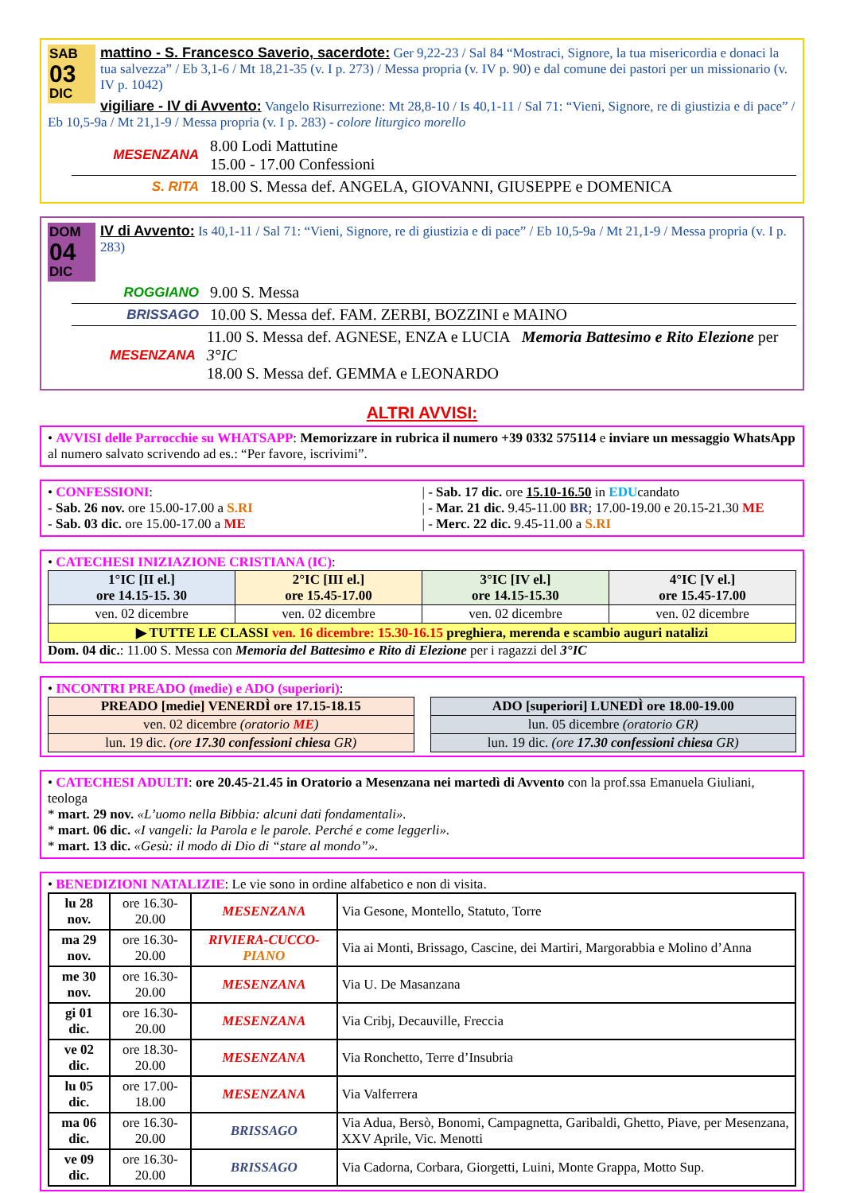SAB
03
DIC
mattino - S. Francesco Saverio, sacerdote: Ger 9,22-23 / Sal 84 “Mostraci, Signore, la tua misericordia e donaci la tua salvezza” / Eb 3,1-6 / Mt 18,21-35 (v. I p. 273) / Messa propria (v. IV p. 90) e dal comune dei pastori per un missionario (v. IV p. 1042)
vigiliare - IV di Avvento: Vangelo Risurrezione: Mt 28,8-10 / Is 40,1-11 / Sal 71: “Vieni, Signore, re di giustizia e di pace” / Eb 10,5-9a / Mt 21,1-9 / Messa propria (v. I p. 283) - colore liturgico morello
MESENZANA 8.00 Lodi Mattutine
15.00 - 17.00 Confessioni
S. RITA 18.00 S. Messa def. ANGELA, GIOVANNI, GIUSEPPE e DOMENICA
DOM
04
DIC
IV di Avvento: Is 40,1-11 / Sal 71: “Vieni, Signore, re di giustizia e di pace” / Eb 10,5-9a / Mt 21,1-9 / Messa propria (v. I p. 283)
ROGGIANO 9.00 S. Messa
BRISSAGO 10.00 S. Messa def. FAM. ZERBI, BOZZINI e MAINO
MESENZANA 11.00 S. Messa def. AGNESE, ENZA e LUCIA Memoria Battesimo e Rito Elezione per 3°IC
18.00 S. Messa def. GEMMA e LEONARDO
ALTRI AVVISI:
• AVVISI delle Parrocchie su WHATSAPP: Memorizzare in rubrica il numero +39 0332 575114 e inviare un messaggio WhatsApp al numero salvato scrivendo ad es.: “Per favore, iscrivimi”.
• CONFESSIONI:
- Sab. 26 nov. ore 15.00-17.00 a S.RI
- Sab. 03 dic. ore 15.00-17.00 a ME
| - Sab. 17 dic. ore 15.10-16.50 in EDUcandato
| - Mar. 21 dic. 9.45-11.00 BR; 17.00-19.00 e 20.15-21.30 ME
| - Merc. 22 dic. 9.45-11.00 a S.RI
• CATECHESI INIZIAZIONE CRISTIANA (IC):
| 1°IC [II el.] ore 14.15-15. 30 | 2°IC [III el.] ore 15.45-17.00 | 3°IC [IV el.] ore 14.15-15.30 | 4°IC [V el.] ore 15.45-17.00 |
| ven. 02 dicembre | ven. 02 dicembre | ven. 02 dicembre | ven. 02 dicembre |
| ▶ TUTTE LE CLASSI ven. 16 dicembre: 15.30-16.15 preghiera, merenda e scambio auguri natalizi | | | |
Dom. 04 dic.: 11.00 S. Messa con Memoria del Battesimo e Rito di Elezione per i ragazzi del 3°IC
• INCONTRI PREADO (medie) e ADO (superiori):
| PREADO [medie] VENERDÌ ore 17.15-18.15 |
| ven. 02 dicembre (oratorio ME ) |
| lun. 19 dic. (ore 17.30 confessioni chiesa GR) |
| ADO [superiori] LUNEDÌ ore 18.00-19.00 |
| lun. 05 dicembre (oratorio GR) |
| lun. 19 dic. (ore 17.30 confessioni chiesa GR) |
• CATECHESI ADULTI: ore 20.45-21.45 in Oratorio a Mesenzana nei martedì di Avvento con la prof.ssa Emanuela Giuliani, teologa
* mart. 29 nov. «L’uomo nella Bibbia: alcuni dati fondamentali».
* mart. 06 dic. «I vangeli: la Parola e le parole. Perché e come leggerli».
* mart. 13 dic. «Gesù: il modo di Dio di “stare al mondo”».
• BENEDIZIONI NATALIZIE: Le vie sono in ordine alfabetico e non di visita.
| lu 28 nov. | ore 16.30-20.00 | MESENZANA | Via Gesone, Montello, Statuto, Torre |
| ma 29 nov. | ore 16.30-20.00 | RIVIERA-CUCCO- PIANO | Via ai Monti, Brissago, Cascine, dei Martiri, Margorabbia e Molino d’Anna |
| me 30 nov. | ore 16.30-20.00 | MESENZANA | Via U. De Masanzana |
| gi 01 dic. | ore 16.30-20.00 | MESENZANA | Via Cribj, Decauville, Freccia |
| ve 02 dic. | ore 18.30-20.00 | MESENZANA | Via Ronchetto, Terre d’Insubria |
| lu 05 dic. | ore 17.00-18.00 | MESENZANA | Via Valferrera |
| ma 06 dic. | ore 16.30-20.00 | BRISSAGO | Via Adua, Bersò, Bonomi, Campagnetta, Garibaldi, Ghetto, Piave, per Mesenzana, XXV Aprile, Vic. Menotti |
| ve 09 dic. | ore 16.30-20.00 | BRISSAGO | Via Cadorna, Corbara, Giorgetti, Luini, Monte Grappa, Motto Sup. |